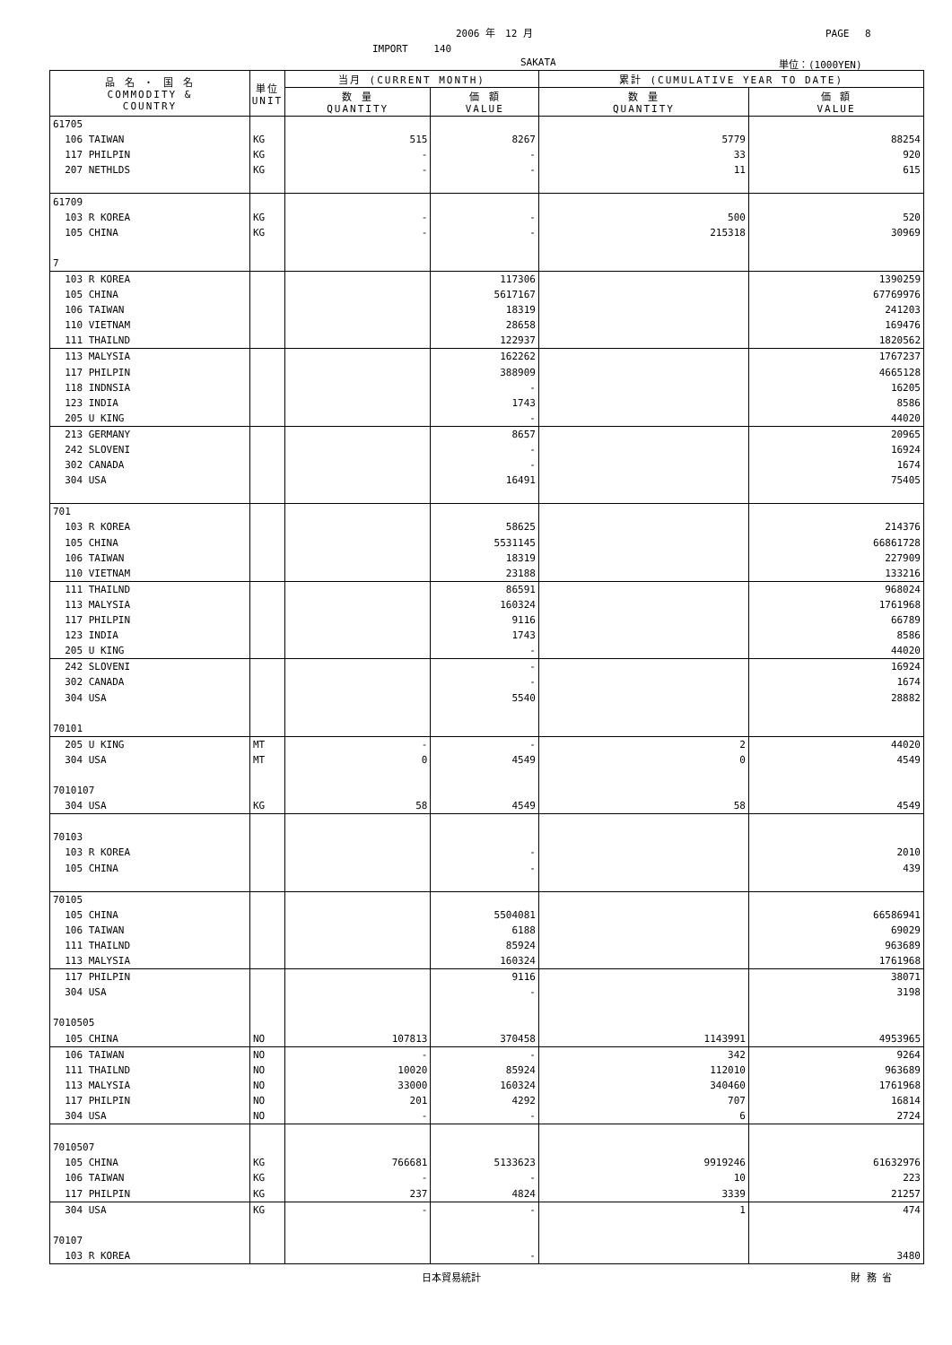2006 年　12 月 PAGE　 8
IMPORT　　 140
SAKATA 単位：(1000YEN)
| 品 名 ・ 国 名 COMMODITY & COUNTRY | 単位 UNIT | 当月 (CURRENT MONTH) | | 累計 (CUMULATIVE YEAR TO DATE) | |
| --- | --- | --- | --- | --- | --- |
| | | 数 量 QUANTITY | 価 額 VALUE | 数 量 QUANTITY | 価 額 VALUE |
| 61705 | | | | | |
| 106 TAIWAN | KG | 515 | 8267 | 5779 | 88254 |
| 117 PHILPIN | KG | - | - | 33 | 920 |
| 207 NETHLDS | KG | - | - | 11 | 615 |
| 61709 | | | | | |
| 103 R KOREA | KG | - | - | 500 | 520 |
| 105 CHINA | KG | - | - | 215318 | 30969 |
| 7 | | | | | |
| 103 R KOREA | | | 117306 | | 1390259 |
| 105 CHINA | | | 5617167 | | 67769976 |
| 106 TAIWAN | | | 18319 | | 241203 |
| 110 VIETNAM | | | 28658 | | 169476 |
| 111 THAILND | | | 122937 | | 1820562 |
| 113 MALYSIA | | | 162262 | | 1767237 |
| 117 PHILPIN | | | 388909 | | 4665128 |
| 118 INDNSIA | | | - | | 16205 |
| 123 INDIA | | | 1743 | | 8586 |
| 205 U KING | | | - | | 44020 |
| 213 GERMANY | | | 8657 | | 20965 |
| 242 SLOVENI | | | - | | 16924 |
| 302 CANADA | | | - | | 1674 |
| 304 USA | | | 16491 | | 75405 |
| 701 | | | | | |
| 103 R KOREA | | | 58625 | | 214376 |
| 105 CHINA | | | 5531145 | | 66861728 |
| 106 TAIWAN | | | 18319 | | 227909 |
| 110 VIETNAM | | | 23188 | | 133216 |
| 111 THAILND | | | 86591 | | 968024 |
| 113 MALYSIA | | | 160324 | | 1761968 |
| 117 PHILPIN | | | 9116 | | 66789 |
| 123 INDIA | | | 1743 | | 8586 |
| 205 U KING | | | - | | 44020 |
| 242 SLOVENI | | | - | | 16924 |
| 302 CANADA | | | - | | 1674 |
| 304 USA | | | 5540 | | 28882 |
| 70101 | | | | | |
| 205 U KING | MT | - | - | 2 | 44020 |
| 304 USA | MT | 0 | 4549 | 0 | 4549 |
| 7010107 | | | | | |
| 304 USA | KG | 58 | 4549 | 58 | 4549 |
| 70103 | | | | | |
| 103 R KOREA | | | - | | 2010 |
| 105 CHINA | | | - | | 439 |
| 70105 | | | | | |
| 105 CHINA | | | 5504081 | | 66586941 |
| 106 TAIWAN | | | 6188 | | 69029 |
| 111 THAILND | | | 85924 | | 963689 |
| 113 MALYSIA | | | 160324 | | 1761968 |
| 117 PHILPIN | | | 9116 | | 38071 |
| 304 USA | | | - | | 3198 |
| 7010505 | | | | | |
| 105 CHINA | NO | 107813 | 370458 | 1143991 | 4953965 |
| 106 TAIWAN | NO | - | - | 342 | 9264 |
| 111 THAILND | NO | 10020 | 85924 | 112010 | 963689 |
| 113 MALYSIA | NO | 33000 | 160324 | 340460 | 1761968 |
| 117 PHILPIN | NO | 201 | 4292 | 707 | 16814 |
| 304 USA | NO | - | - | 6 | 2724 |
| 7010507 | | | | | |
| 105 CHINA | KG | 766681 | 5133623 | 9919246 | 61632976 |
| 106 TAIWAN | KG | - | - | 10 | 223 |
| 117 PHILPIN | KG | 237 | 4824 | 3339 | 21257 |
| 304 USA | KG | - | - | 1 | 474 |
| 70107 | | | | | |
| 103 R KOREA | | | - | | 3480 |
日本貿易統計 財 務 省